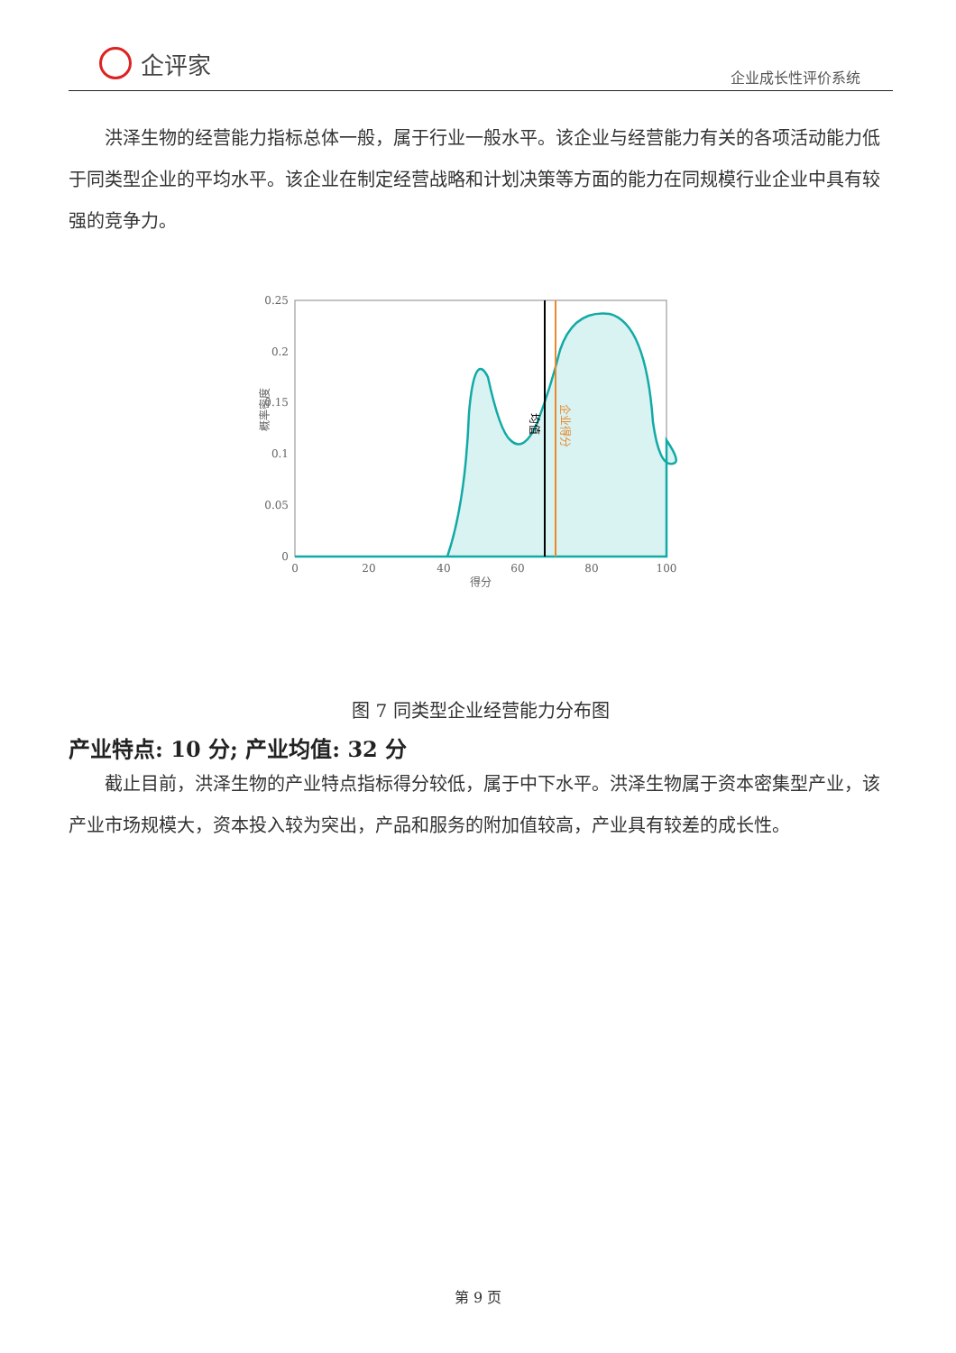企评家
企业成长性评价系统
洪泽生物的经营能力指标总体一般，属于行业一般水平。该企业与经营能力有关的各项活动能力低于同类型企业的平均水平。该企业在制定经营战略和计划决策等方面的能力在同规模行业企业中具有较强的竞争力。
0.25
0.2
0.15
0.1
0.05
0
0
20
40
60
80
100
得分
概率密度
均值
企业得分
图 7 同类型企业经营能力分布图
产业特点: 10 分; 产业均值: 32 分
截止目前，洪泽生物的产业特点指标得分较低，属于中下水平。洪泽生物属于资本密集型产业，该产业市场规模大，资本投入较为突出，产品和服务的附加值较高，产业具有较差的成长性。
第 9 页